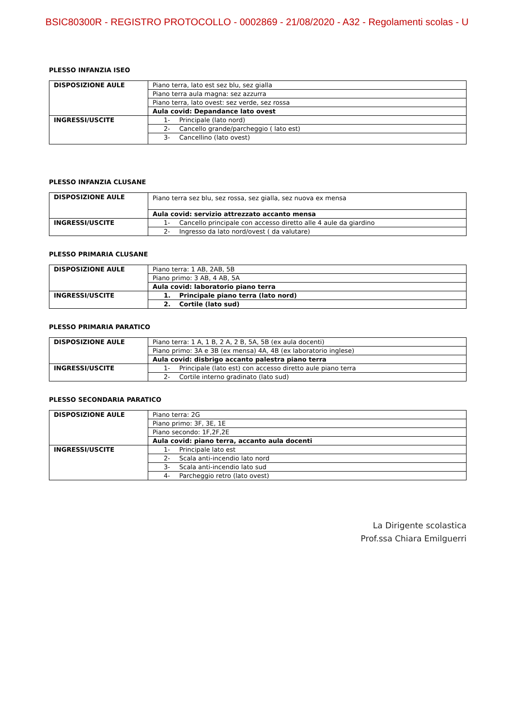BSIC80300R - REGISTRO PROTOCOLLO - 0002869 - 21/08/2020 - A32 - Regolamenti scolas - U
PLESSO INFANZIA ISEO
| DISPOSIZIONE AULE | Piano terra, lato est sez blu, sez gialla |
| | Piano terra aula magna: sez azzurra |
| | Piano terra, lato ovest: sez verde, sez rossa |
| | Aula covid: Depandance lato ovest |
| INGRESSI/USCITE | 1- Principale (lato nord) |
| | 2- Cancello grande/parcheggio ( lato est) |
| | 3- Cancellino (lato ovest) |
PLESSO INFANZIA CLUSANE
| DISPOSIZIONE AULE | Piano terra sez blu, sez rossa, sez gialla, sez nuova ex mensa |
| | Aula covid: servizio attrezzato accanto mensa |
| INGRESSI/USCITE | 1- Cancello principale con accesso diretto alle 4 aule da giardino |
| | 2- Ingresso da lato nord/ovest ( da valutare) |
PLESSO PRIMARIA CLUSANE
| DISPOSIZIONE AULE | Piano terra: 1 AB, 2AB, 5B |
| | Piano primo: 3 AB, 4 AB, 5A |
| | Aula covid: laboratorio piano terra |
| INGRESSI/USCITE | 1. Principale piano terra (lato nord) |
| | 2. Cortile (lato sud) |
PLESSO PRIMARIA PARATICO
| DISPOSIZIONE AULE | Piano terra: 1 A, 1 B, 2 A, 2 B, 5A, 5B (ex aula docenti) |
| | Piano primo: 3A e 3B (ex mensa) 4A, 4B (ex laboratorio inglese) |
| | Aula covid: disbrigo accanto palestra piano terra |
| INGRESSI/USCITE | 1- Principale (lato est) con accesso diretto aule piano terra |
| | 2- Cortile interno gradinato (lato sud) |
PLESSO SECONDARIA PARATICO
| DISPOSIZIONE AULE | Piano terra: 2G |
| | Piano primo: 3F, 3E, 1E |
| | Piano secondo: 1F,2F,2E |
| | Aula covid: piano terra, accanto aula docenti |
| INGRESSI/USCITE | 1- Principale lato est |
| | 2- Scala anti-incendio lato nord |
| | 3- Scala anti-incendio lato sud |
| | 4- Parcheggio retro (lato ovest) |
La Dirigente scolastica
Prof.ssa Chiara Emilguerri